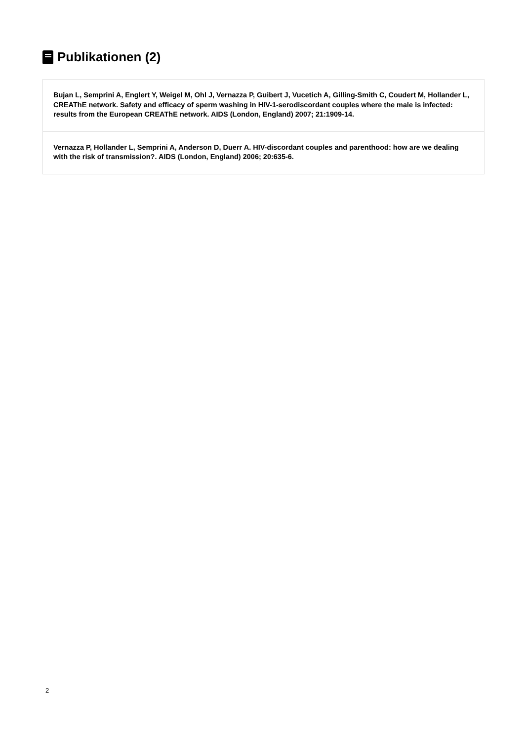Publikationen (2)
Bujan L, Semprini A, Englert Y, Weigel M, Ohl J, Vernazza P, Guibert J, Vucetich A, Gilling-Smith C, Coudert M, Hollander L, CREAThE network. Safety and efficacy of sperm washing in HIV-1-serodiscordant couples where the male is infected: results from the European CREAThE network. AIDS (London, England) 2007; 21:1909-14.
Vernazza P, Hollander L, Semprini A, Anderson D, Duerr A. HIV-discordant couples and parenthood: how are we dealing with the risk of transmission?. AIDS (London, England) 2006; 20:635-6.
2